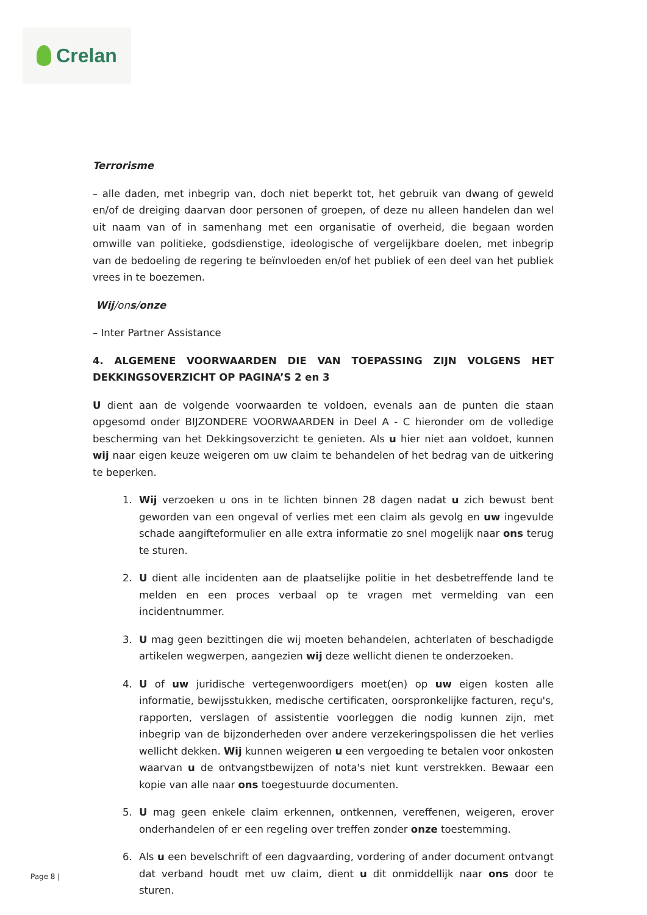Crelan
Terrorisme
– alle daden, met inbegrip van, doch niet beperkt tot, het gebruik van dwang of geweld en/of de dreiging daarvan door personen of groepen, of deze nu alleen handelen dan wel uit naam van of in samenhang met een organisatie of overheid, die begaan worden omwille van politieke, godsdienstige, ideologische of vergelijkbare doelen, met inbegrip van de bedoeling de regering te beïnvloeden en/of het publiek of een deel van het publiek vrees in te boezemen.
Wij/ons/onze
– Inter Partner Assistance
4. ALGEMENE VOORWAARDEN DIE VAN TOEPASSING ZIJN VOLGENS HET DEKKINGSOVERZICHT OP PAGINA’S 2 en 3
U dient aan de volgende voorwaarden te voldoen, evenals aan de punten die staan opgesomd onder BIJZONDERE VOORWAARDEN in Deel A - C hieronder om de volledige bescherming van het Dekkingsoverzicht te genieten. Als u hier niet aan voldoet, kunnen wij naar eigen keuze weigeren om uw claim te behandelen of het bedrag van de uitkering te beperken.
1. Wij verzoeken u ons in te lichten binnen 28 dagen nadat u zich bewust bent geworden van een ongeval of verlies met een claim als gevolg en uw ingevulde schade aangifteformulier en alle extra informatie zo snel mogelijk naar ons terug te sturen.
2. U dient alle incidenten aan de plaatselijke politie in het desbetreffende land te melden en een proces verbaal op te vragen met vermelding van een incidentnummer.
3. U mag geen bezittingen die wij moeten behandelen, achterlaten of beschadigde artikelen wegwerpen, aangezien wij deze wellicht dienen te onderzoeken.
4. U of uw juridische vertegenwoordigers moet(en) op uw eigen kosten alle informatie, bewijsstukken, medische certificaten, oorspronkelijke facturen, reçu's, rapporten, verslagen of assistentie voorleggen die nodig kunnen zijn, met inbegrip van de bijzonderheden over andere verzekeringspolissen die het verlies wellicht dekken. Wij kunnen weigeren u een vergoeding te betalen voor onkosten waarvan u de ontvangstbewijzen of nota's niet kunt verstrekken. Bewaar een kopie van alle naar ons toegestuurde documenten.
5. U mag geen enkele claim erkennen, ontkennen, vereffenen, weigeren, erover onderhandelen of er een regeling over treffen zonder onze toestemming.
6. Als u een bevelschrift of een dagvaarding, vordering of ander document ontvangt dat verband houdt met uw claim, dient u dit onmiddellijk naar ons door te sturen.
Page 8 |